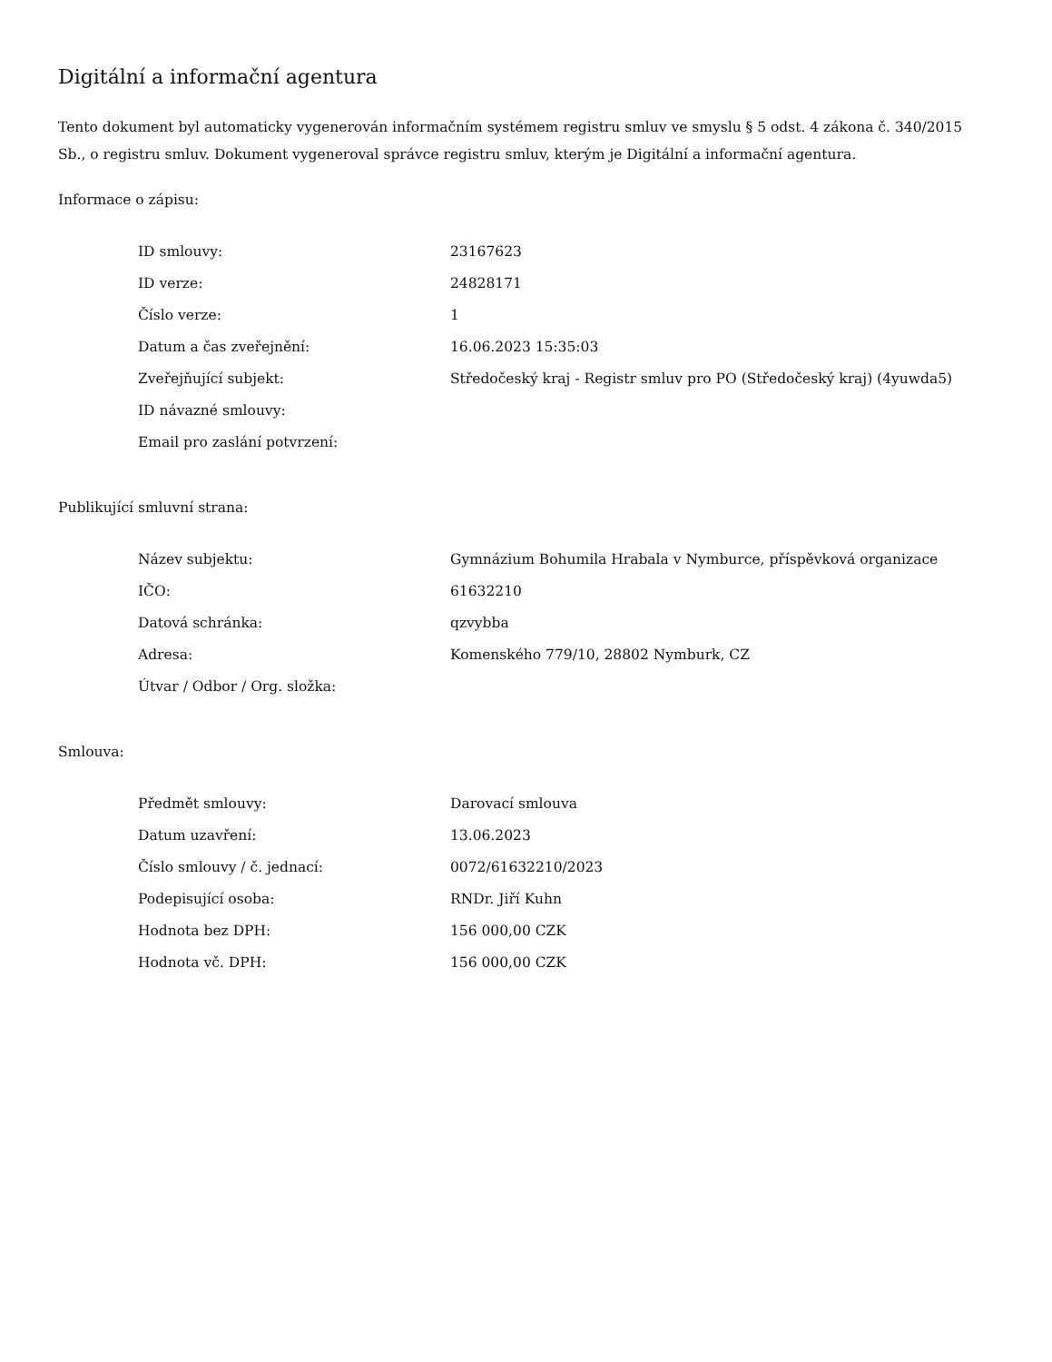Digitální a informační agentura
Tento dokument byl automaticky vygenerován informačním systémem registru smluv ve smyslu § 5 odst. 4 zákona č. 340/2015 Sb., o registru smluv. Dokument vygeneroval správce registru smluv, kterým je Digitální a informační agentura.
Informace o zápisu:
| ID smlouvy: | 23167623 |
| ID verze: | 24828171 |
| Číslo verze: | 1 |
| Datum a čas zveřejnění: | 16.06.2023 15:35:03 |
| Zveřejňující subjekt: | Středočeský kraj - Registr smluv pro PO (Středočeský kraj) (4yuwda5) |
| ID návazné smlouvy: | |
| Email pro zaslání potvrzení: | |
Publikující smluvní strana:
| Název subjektu: | Gymnázium Bohumila Hrabala v Nymburce, příspěvková organizace |
| IČO: | 61632210 |
| Datová schránka: | qzvybba |
| Adresa: | Komenského 779/10, 28802 Nymburk, CZ |
| Útvar / Odbor / Org. složka: | |
Smlouva:
| Předmět smlouvy: | Darovací smlouva |
| Datum uzavření: | 13.06.2023 |
| Číslo smlouvy / č. jednací: | 0072/61632210/2023 |
| Podepisující osoba: | RNDr. Jiří Kuhn |
| Hodnota bez DPH: | 156 000,00 CZK |
| Hodnota vč. DPH: | 156 000,00 CZK |